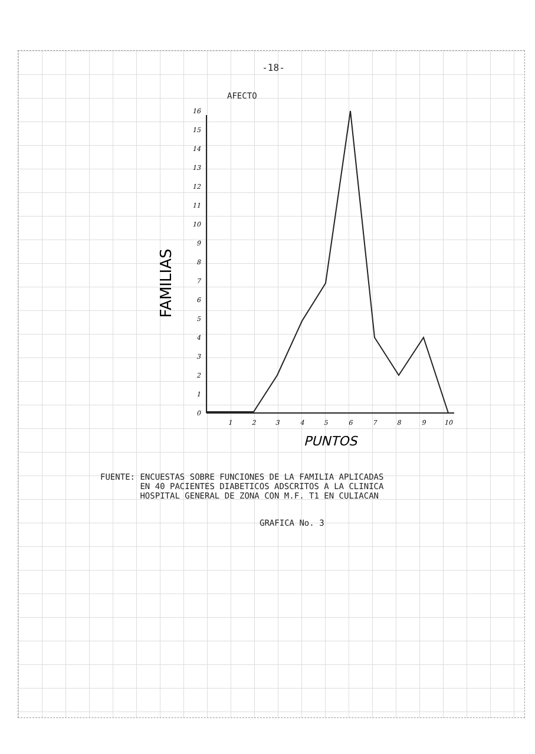-18-
AFECTO
0
1
2
3
4
5
6
7
8
9
10
11
12
13
14
15
16
1
2
3
4
5
6
7
8
9
10
FAMILIAS
PUNTOS
FUENTE: ENCUESTAS SOBRE FUNCIONES DE LA FAMILIA APLICADAS
EN 40 PACIENTES DIABETICOS ADSCRITOS A LA CLINICA
HOSPITAL GENERAL DE ZONA CON M.F. T1 EN CULIACAN
GRAFICA No. 3